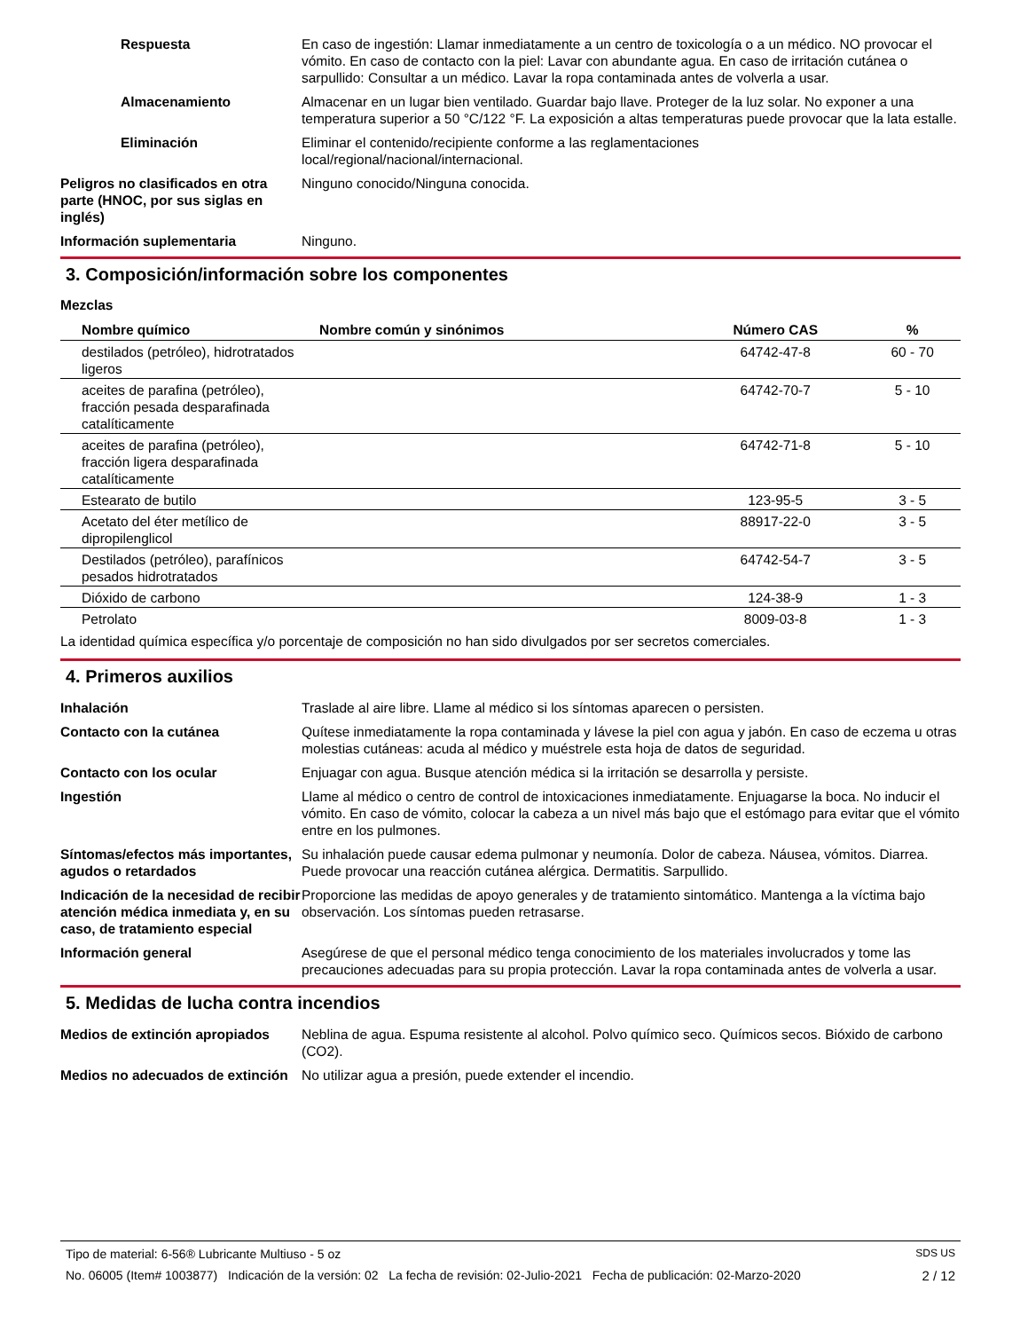Respuesta En caso de ingestión: Llamar inmediatamente a un centro de toxicología o a un médico. NO provocar el vómito. En caso de contacto con la piel: Lavar con abundante agua. En caso de irritación cutánea o sarpullido: Consultar a un médico. Lavar la ropa contaminada antes de volverla a usar.
Almacenamiento Almacenar en un lugar bien ventilado. Guardar bajo llave. Proteger de la luz solar. No exponer a una temperatura superior a 50 °C/122 °F. La exposición a altas temperaturas puede provocar que la lata estalle.
Eliminación Eliminar el contenido/recipiente conforme a las reglamentaciones
local/regional/nacional/internacional.
Peligros no clasificados en otra parte (HNOC, por sus siglas en inglés)
Ninguno conocido/Ninguna conocida.
Información suplementaria Ninguno.
3. Composición/información sobre los componentes
Mezclas
| Nombre químico | Nombre común y sinónimos | Número CAS | % |
| --- | --- | --- | --- |
| destilados (petróleo), hidrotratados ligeros | | 64742-47-8 | 60 - 70 |
| aceites de parafina (petróleo), fracción pesada desparafinada catalíticamente | | 64742-70-7 | 5 - 10 |
| aceites de parafina (petróleo), fracción ligera desparafinada catalíticamente | | 64742-71-8 | 5 - 10 |
| Estearato de butilo | | 123-95-5 | 3 - 5 |
| Acetato del éter metílico de dipropilenglicol | | 88917-22-0 | 3 - 5 |
| Destilados (petróleo), parafínicos pesados hidrotratados | | 64742-54-7 | 3 - 5 |
| Dióxido de carbono | | 124-38-9 | 1 - 3 |
| Petrolato | | 8009-03-8 | 1 - 3 |
La identidad química específica y/o porcentaje de composición no han sido divulgados por ser secretos comerciales.
4. Primeros auxilios
Inhalación Traslade al aire libre. Llame al médico si los síntomas aparecen o persisten.
Contacto con la cutánea Quítese inmediatamente la ropa contaminada y lávese la piel con agua y jabón. En caso de eczema u otras molestias cutáneas: acuda al médico y muéstrele esta hoja de datos de seguridad.
Contacto con los ocular Enjuagar con agua. Busque atención médica si la irritación se desarrolla y persiste.
Ingestión Llame al médico o centro de control de intoxicaciones inmediatamente. Enjuagarse la boca. No inducir el vómito. En caso de vómito, colocar la cabeza a un nivel más bajo que el estómago para evitar que el vómito entre en los pulmones.
Síntomas/efectos más importantes, agudos o retardados
Su inhalación puede causar edema pulmonar y neumonía. Dolor de cabeza. Náusea, vómitos. Diarrea. Puede provocar una reacción cutánea alérgica. Dermatitis. Sarpullido.
Indicación de la necesidad de recibir atención médica inmediata y, en su caso, de tratamiento especial
Proporcione las medidas de apoyo generales y de tratamiento sintomático. Mantenga a la víctima bajo observación. Los síntomas pueden retrasarse.
Información general Asegúrese de que el personal médico tenga conocimiento de los materiales involucrados y tome las precauciones adecuadas para su propia protección. Lavar la ropa contaminada antes de volverla a usar.
5. Medidas de lucha contra incendios
Medios de extinción apropiados
Neblina de agua. Espuma resistente al alcohol. Polvo químico seco. Químicos secos. Bióxido de carbono (CO2).
Medios no adecuados de extinción
No utilizar agua a presión, puede extender el incendio.
Tipo de material: 6-56® Lubricante Multiuso - 5 oz SDS US
No. 06005 (Item# 1003877) Indicación de la versión: 02 La fecha de revisión: 02-Julio-2021 Fecha de publicación: 02-Marzo-2020 2 / 12